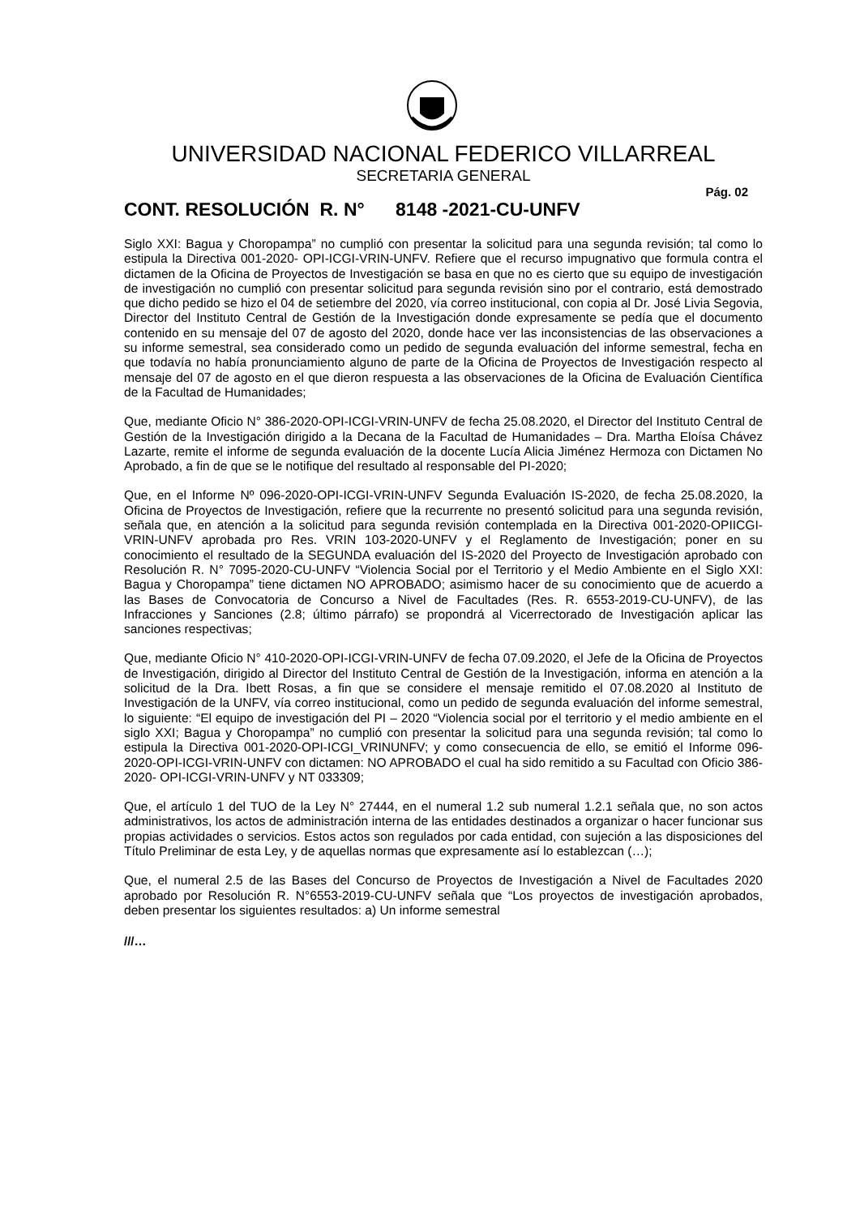UNIVERSIDAD NACIONAL FEDERICO VILLARREAL
SECRETARIA GENERAL
Pág. 02
CONT. RESOLUCIÓN R. N° 8148 -2021-CU-UNFV
Siglo XXI: Bagua y Choropampa” no cumplió con presentar la solicitud para una segunda revisión; tal como lo estipula la Directiva 001-2020- OPI-ICGI-VRIN-UNFV. Refiere que el recurso impugnativo que formula contra el dictamen de la Oficina de Proyectos de Investigación se basa en que no es cierto que su equipo de investigación de investigación no cumplió con presentar solicitud para segunda revisión sino por el contrario, está demostrado que dicho pedido se hizo el 04 de setiembre del 2020, vía correo institucional, con copia al Dr. José Livia Segovia, Director del Instituto Central de Gestión de la Investigación donde expresamente se pedía que el documento contenido en su mensaje del 07 de agosto del 2020, donde hace ver las inconsistencias de las observaciones a su informe semestral, sea considerado como un pedido de segunda evaluación del informe semestral, fecha en que todavía no había pronunciamiento alguno de parte de la Oficina de Proyectos de Investigación respecto al mensaje del 07 de agosto en el que dieron respuesta a las observaciones de la Oficina de Evaluación Científica de la Facultad de Humanidades;
Que, mediante Oficio N° 386-2020-OPI-ICGI-VRIN-UNFV de fecha 25.08.2020, el Director del Instituto Central de Gestión de la Investigación dirigido a la Decana de la Facultad de Humanidades – Dra. Martha Eloísa Chávez Lazarte, remite el informe de segunda evaluación de la docente Lucía Alicia Jiménez Hermoza con Dictamen No Aprobado, a fin de que se le notifique del resultado al responsable del PI-2020;
Que, en el Informe Nº 096-2020-OPI-ICGI-VRIN-UNFV Segunda Evaluación IS-2020, de fecha 25.08.2020, la Oficina de Proyectos de Investigación, refiere que la recurrente no presentó solicitud para una segunda revisión, señala que, en atención a la solicitud para segunda revisión contemplada en la Directiva 001-2020-OPIICGI-VRIN-UNFV aprobada pro Res. VRIN 103-2020-UNFV y el Reglamento de Investigación; poner en su conocimiento el resultado de la SEGUNDA evaluación del IS-2020 del Proyecto de Investigación aprobado con Resolución R. N° 7095-2020-CU-UNFV “Violencia Social por el Territorio y el Medio Ambiente en el Siglo XXI: Bagua y Choropampa” tiene dictamen NO APROBADO; asimismo hacer de su conocimiento que de acuerdo a las Bases de Convocatoria de Concurso a Nivel de Facultades (Res. R. 6553-2019-CU-UNFV), de las Infracciones y Sanciones (2.8; último párrafo) se propondrá al Vicerrectorado de Investigación aplicar las sanciones respectivas;
Que, mediante Oficio N° 410-2020-OPI-ICGI-VRIN-UNFV de fecha 07.09.2020, el Jefe de la Oficina de Proyectos de Investigación, dirigido al Director del Instituto Central de Gestión de la Investigación, informa en atención a la solicitud de la Dra. Ibett Rosas, a fin que se considere el mensaje remitido el 07.08.2020 al Instituto de Investigación de la UNFV, vía correo institucional, como un pedido de segunda evaluación del informe semestral, lo siguiente: “El equipo de investigación del PI – 2020 “Violencia social por el territorio y el medio ambiente en el siglo XXI; Bagua y Choropampa” no cumplió con presentar la solicitud para una segunda revisión; tal como lo estipula la Directiva 001-2020-OPI-ICGI_VRINUNFV; y como consecuencia de ello, se emitió el Informe 096-2020-OPI-ICGI-VRIN-UNFV con dictamen: NO APROBADO el cual ha sido remitido a su Facultad con Oficio 386-2020- OPI-ICGI-VRIN-UNFV y NT 033309;
Que, el artículo 1 del TUO de la Ley N° 27444, en el numeral 1.2 sub numeral 1.2.1 señala que, no son actos administrativos, los actos de administración interna de las entidades destinados a organizar o hacer funcionar sus propias actividades o servicios. Estos actos son regulados por cada entidad, con sujeción a las disposiciones del Título Preliminar de esta Ley, y de aquellas normas que expresamente así lo establezcan (…);
Que, el numeral 2.5 de las Bases del Concurso de Proyectos de Investigación a Nivel de Facultades 2020 aprobado por Resolución R. N°6553-2019-CU-UNFV señala que “Los proyectos de investigación aprobados, deben presentar los siguientes resultados: a) Un informe semestral
///…